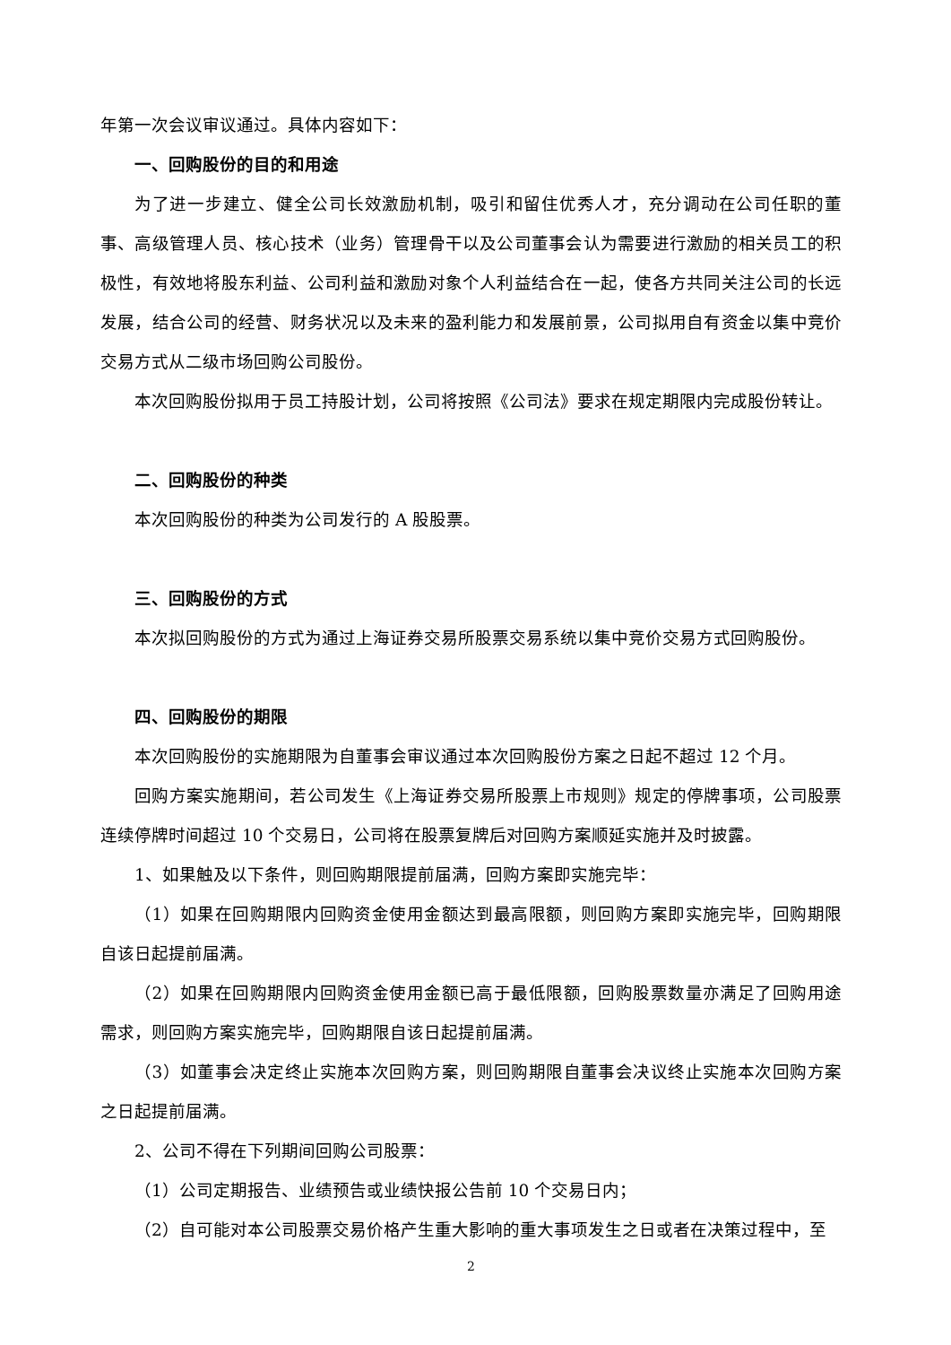年第一次会议审议通过。具体内容如下：
一、回购股份的目的和用途
为了进一步建立、健全公司长效激励机制，吸引和留住优秀人才，充分调动在公司任职的董事、高级管理人员、核心技术（业务）管理骨干以及公司董事会认为需要进行激励的相关员工的积极性，有效地将股东利益、公司利益和激励对象个人利益结合在一起，使各方共同关注公司的长远发展，结合公司的经营、财务状况以及未来的盈利能力和发展前景，公司拟用自有资金以集中竞价交易方式从二级市场回购公司股份。
本次回购股份拟用于员工持股计划，公司将按照《公司法》要求在规定期限内完成股份转让。
二、回购股份的种类
本次回购股份的种类为公司发行的 A 股股票。
三、回购股份的方式
本次拟回购股份的方式为通过上海证券交易所股票交易系统以集中竞价交易方式回购股份。
四、回购股份的期限
本次回购股份的实施期限为自董事会审议通过本次回购股份方案之日起不超过 12 个月。
回购方案实施期间，若公司发生《上海证券交易所股票上市规则》规定的停牌事项，公司股票连续停牌时间超过 10 个交易日，公司将在股票复牌后对回购方案顺延实施并及时披露。
1、如果触及以下条件，则回购期限提前届满，回购方案即实施完毕：
（1）如果在回购期限内回购资金使用金额达到最高限额，则回购方案即实施完毕，回购期限自该日起提前届满。
（2）如果在回购期限内回购资金使用金额已高于最低限额，回购股票数量亦满足了回购用途需求，则回购方案实施完毕，回购期限自该日起提前届满。
（3）如董事会决定终止实施本次回购方案，则回购期限自董事会决议终止实施本次回购方案之日起提前届满。
2、公司不得在下列期间回购公司股票：
（1）公司定期报告、业绩预告或业绩快报公告前 10 个交易日内；
（2）自可能对本公司股票交易价格产生重大影响的重大事项发生之日或者在决策过程中，至
2